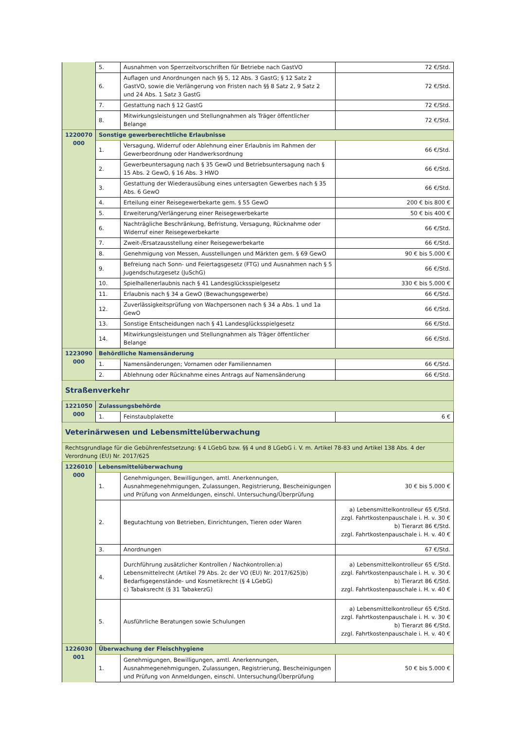| | 5. | Ausnahmen von Sperrzeitvorschriften für Betriebe nach GastVO | 72 €/Std. |
| | 6. | Auflagen und Anordnungen nach §§ 5, 12 Abs. 3 GastG; § 12 Satz 2 GastVO, sowie die Verlängerung von Fristen nach §§ 8 Satz 2, 9 Satz 2 und 24 Abs. 1 Satz 3 GastG | 72 €/Std. |
| | 7. | Gestattung nach § 12 GastG | 72 €/Std. |
| | 8. | Mitwirkungsleistungen und Stellungnahmen als Träger öffentlicher Belange | 72 €/Std. |
| 1220070 000 | Sonstige gewerberechtliche Erlaubnisse | | |
| | 1. | Versagung, Widerruf oder Ablehnung einer Erlaubnis im Rahmen der Gewerbeordnung oder Handwerksordnung | 66 €/Std. |
| | 2. | Gewerbeuntersagung nach § 35 GewO und Betriebsuntersagung nach § 15 Abs. 2 GewO, § 16 Abs. 3 HWO | 66 €/Std. |
| | 3. | Gestattung der Wiederausübung eines untersagten Gewerbes nach § 35 Abs. 6 GewO | 66 €/Std. |
| | 4. | Erteilung einer Reisegewerbekarte gem. § 55 GewO | 200 € bis 800 € |
| | 5. | Erweiterung/Verlängerung einer Reisegewerbekarte | 50 € bis 400 € |
| | 6. | Nachträgliche Beschränkung, Befristung, Versagung, Rücknahme oder Widerruf einer Reisegewerbekarte | 66 €/Std. |
| | 7. | Zweit-/Ersatzausstellung einer Reisegewerbekarte | 66 €/Std. |
| | 8. | Genehmigung von Messen, Ausstellungen und Märkten gem. § 69 GewO | 90 € bis 5.000 € |
| | 9. | Befreiung nach Sonn- und Feiertagsgesetz (FTG) und Ausnahmen nach § 5 Jugendschutzgesetz (JuSchG) | 66 €/Std. |
| | 10. | Spielhallenerlaubnis nach § 41 Landesglücksspielgesetz | 330 € bis 5.000 € |
| | 11. | Erlaubnis nach § 34 a GewO (Bewachungsgewerbe) | 66 €/Std. |
| | 12. | Zuverlässigkeitsprüfung von Wachpersonen nach § 34 a Abs. 1 und 1a GewO | 66 €/Std. |
| | 13. | Sonstige Entscheidungen nach § 41 Landesglücksspielgesetz | 66 €/Std. |
| | 14. | Mitwirkungsleistungen und Stellungnahmen als Träger öffentlicher Belange | 66 €/Std. |
| 1223090 000 | Behördliche Namensänderung | | |
| | 1. | Namensänderungen; Vornamen oder Familiennamen | 66 €/Std. |
| | 2. | Ablehnung oder Rücknahme eines Antrags auf Namensänderung | 66 €/Std. |
| Straßenverkehr | | | |
| 1221050 000 | Zulassungsbehörde | | |
| | 1. | Feinstaubplakette | 6 € |
| Veterinärwesen und Lebensmittelüberwachung | | | |
| Rechtsgrundlage für die Gebührenfestsetzung: § 4 LGebG bzw. §§ 4 und 8 LGebG i. V. m. Artikel 78-83 und Artikel 138 Abs. 4 der Verordnung (EU) Nr. 2017/625 | | | |
| 1226010 000 | Lebensmittelüberwachung | | |
| | 1. | Genehmigungen, Bewilligungen, amtl. Anerkennungen, Ausnahmegenehmigungen, Zulassungen, Registrierung, Bescheinigungen und Prüfung von Anmeldungen, einschl. Untersuchung/Überprüfung | 30 € bis 5.000 € |
| | 2. | Begutachtung von Betrieben, Einrichtungen, Tieren oder Waren | a) Lebensmittelkontrolleur 65 €/Std. zzgl. Fahrtkostenpauschale i. H. v. 30 € b) Tierarzt 86 €/Std. zzgl. Fahrtkostenpauschale i. H. v. 40 € |
| | 3. | Anordnungen | 67 €/Std. |
| | 4. | Durchführung zusätzlicher Kontrollen / Nachkontrollen:a) Lebensmittelrecht (Artikel 79 Abs. 2c der VO (EU) Nr. 2017/625)b) Bedarfsgegenstände- und Kosmetikrecht (§ 4 LGebG) c) Tabaksrecht (§ 31 TabakerzG) | a) Lebensmittelkontrolleur 65 €/Std. zzgl. Fahrtkostenpauschale i. H. v. 30 € b) Tierarzt 86 €/Std. zzgl. Fahrtkostenpauschale i. H. v. 40 € |
| | 5. | Ausführliche Beratungen sowie Schulungen | a) Lebensmittelkontrolleur 65 €/Std. zzgl. Fahrtkostenpauschale i. H. v. 30 € b) Tierarzt 86 €/Std. zzgl. Fahrtkostenpauschale i. H. v. 40 € |
| 1226030 001 | Überwachung der Fleischhygiene | | |
| | 1. | Genehmigungen, Bewilligungen, amtl. Anerkennungen, Ausnahmegenehmigungen, Zulassungen, Registrierung, Bescheinigungen und Prüfung von Anmeldungen, einschl. Untersuchung/Überprüfung | 50 € bis 5.000 € |